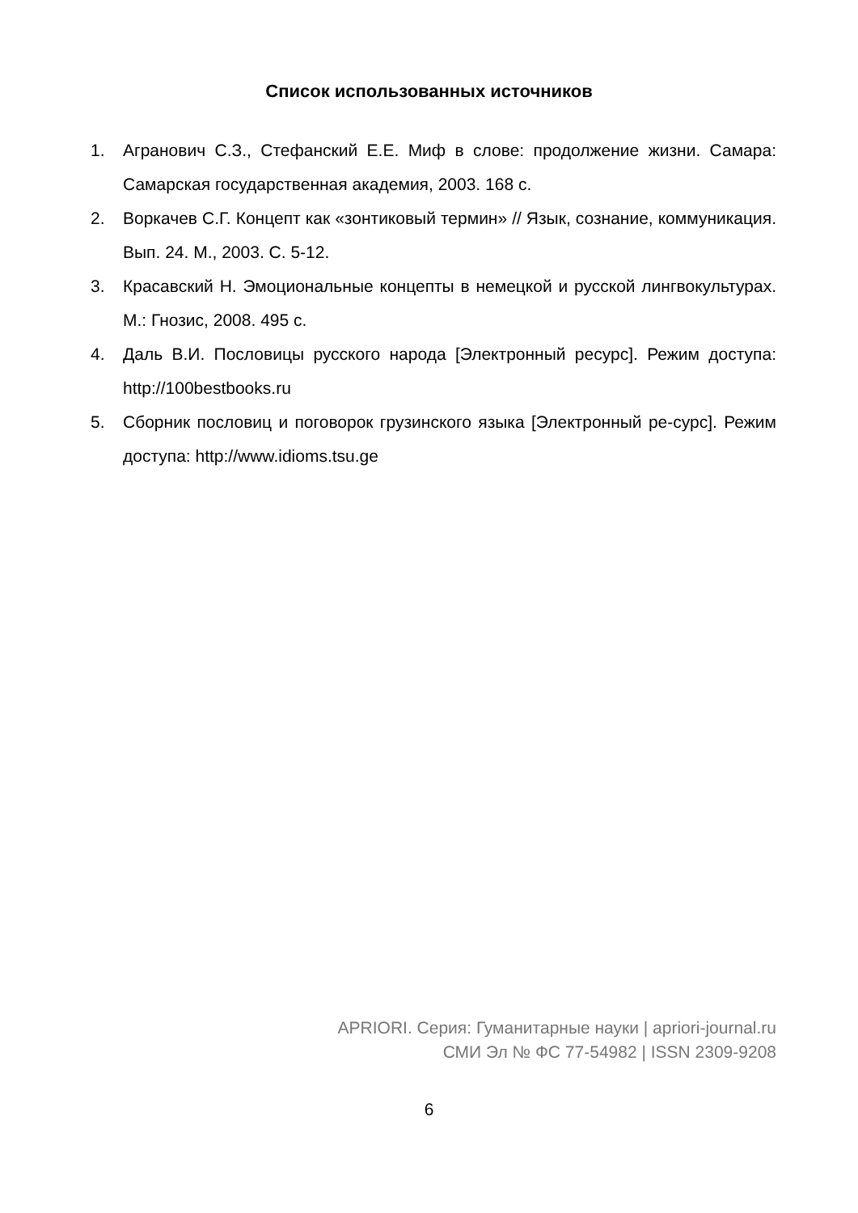Список использованных источников
1. Агранович С.З., Стефанский Е.Е. Миф в слове: продолжение жизни. Самара: Самарская государственная академия, 2003. 168 с.
2. Воркачев С.Г. Концепт как «зонтиковый термин» // Язык, сознание, коммуникация. Вып. 24. М., 2003. С. 5-12.
3. Красавский Н. Эмоциональные концепты в немецкой и русской лингвокультурах. М.: Гнозис, 2008. 495 с.
4. Даль В.И. Пословицы русского народа [Электронный ресурс]. Режим доступа: http://100bestbooks.ru
5. Сборник пословиц и поговорок грузинского языка [Электронный ре-сурс]. Режим доступа: http://www.idioms.tsu.ge
APRIORI. Серия: Гуманитарные науки | apriori-journal.ru
СМИ Эл № ФС 77-54982 | ISSN 2309-9208
6